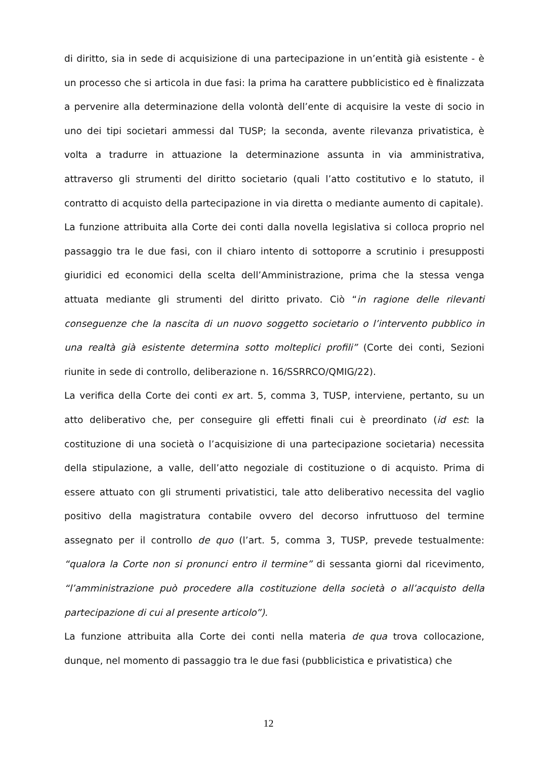di diritto, sia in sede di acquisizione di una partecipazione in un’entità già esistente - è un processo che si articola in due fasi: la prima ha carattere pubblicistico ed è finalizzata a pervenire alla determinazione della volontà dell’ente di acquisire la veste di socio in uno dei tipi societari ammessi dal TUSP; la seconda, avente rilevanza privatistica, è volta a tradurre in attuazione la determinazione assunta in via amministrativa, attraverso gli strumenti del diritto societario (quali l’atto costitutivo e lo statuto, il contratto di acquisto della partecipazione in via diretta o mediante aumento di capitale).
La funzione attribuita alla Corte dei conti dalla novella legislativa si colloca proprio nel passaggio tra le due fasi, con il chiaro intento di sottoporre a scrutinio i presupposti giuridici ed economici della scelta dell’Amministrazione, prima che la stessa venga attuata mediante gli strumenti del diritto privato. Ciò “in ragione delle rilevanti conseguenze che la nascita di un nuovo soggetto societario o l’intervento pubblico in una realtà già esistente determina sotto molteplici profili” (Corte dei conti, Sezioni riunite in sede di controllo, deliberazione n. 16/SSRRCO/QMIG/22).
La verifica della Corte dei conti ex art. 5, comma 3, TUSP, interviene, pertanto, su un atto deliberativo che, per conseguire gli effetti finali cui è preordinato (id est: la costituzione di una società o l’acquisizione di una partecipazione societaria) necessita della stipulazione, a valle, dell’atto negoziale di costituzione o di acquisto. Prima di essere attuato con gli strumenti privatistici, tale atto deliberativo necessita del vaglio positivo della magistratura contabile ovvero del decorso infruttuoso del termine assegnato per il controllo de quo (l’art. 5, comma 3, TUSP, prevede testualmente: “qualora la Corte non si pronunci entro il termine” di sessanta giorni dal ricevimento, “l’amministrazione può procedere alla costituzione della società o all’acquisto della partecipazione di cui al presente articolo”).
La funzione attribuita alla Corte dei conti nella materia de qua trova collocazione, dunque, nel momento di passaggio tra le due fasi (pubblicistica e privatistica) che
12